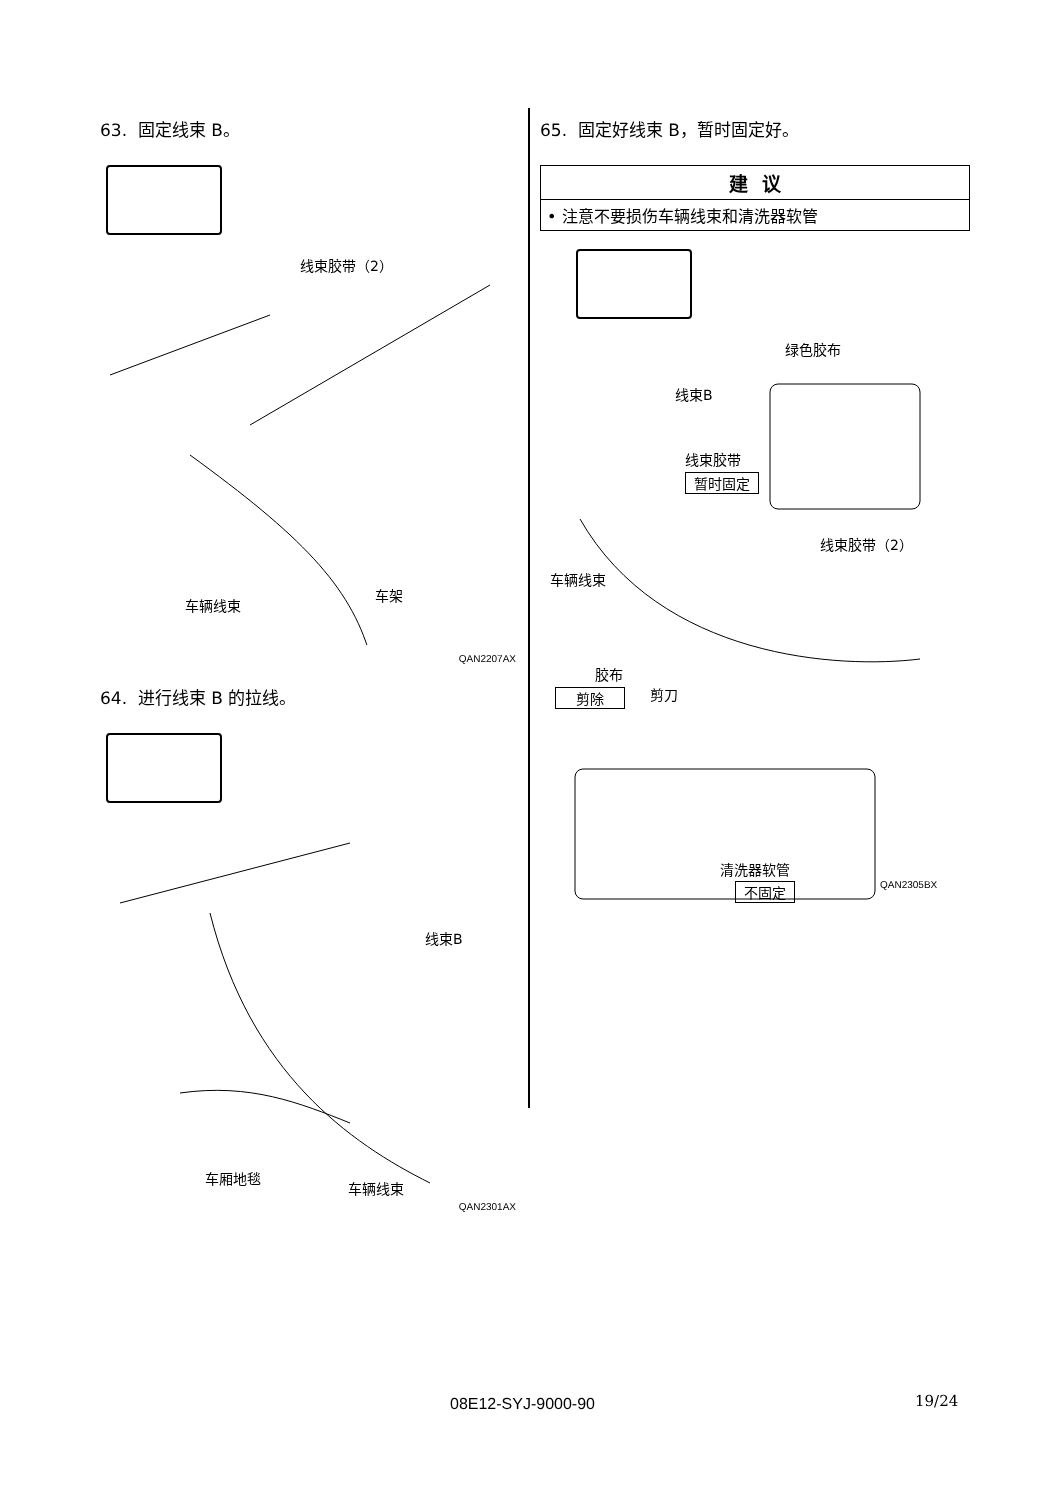63. 固定线束 B。
线束胶带（2）
车辆线束
车架
QAN2207AX
64. 进行线束 B 的拉线。
线束B
车厢地毯
车辆线束
QAN2301AX
65. 固定好线束 B，暂时固定好。
| 建 议 |
| --- |
| • 注意不要损伤车辆线束和清洗器软管 |
绿色胶布
线束B
线束胶带
暂时固定
车辆线束
线束胶带（2）
胶布
剪除 剪刀
清洗器软管
不固定 QAN2305BX
08E12-SYJ-9000-90 19/24